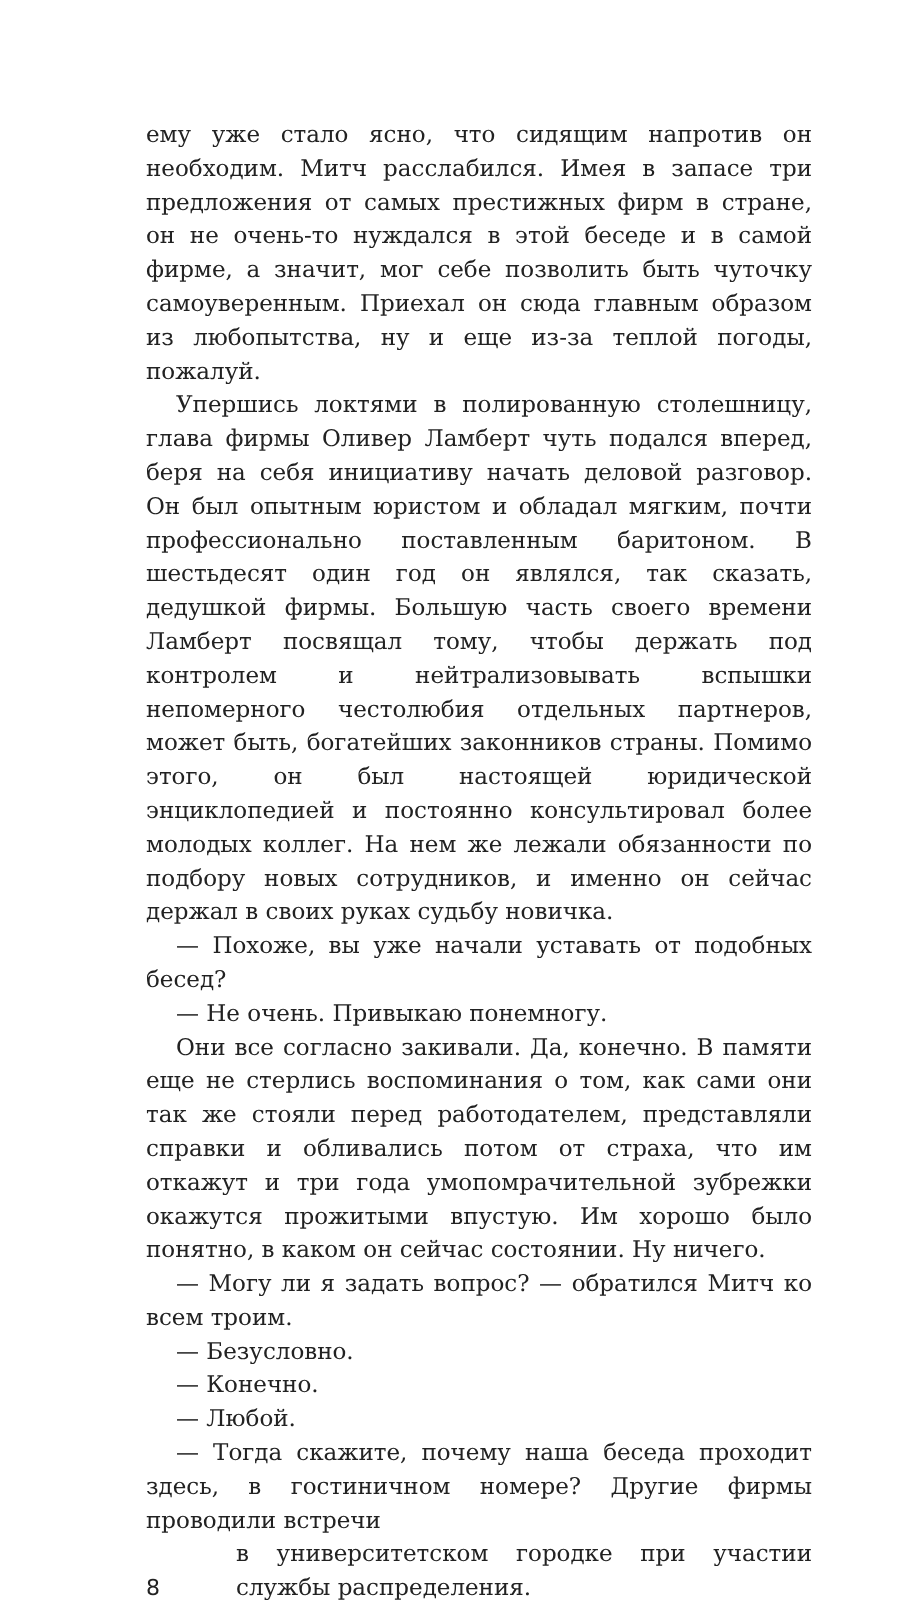ему уже стало ясно, что сидящим напротив он необходим. Митч расслабился. Имея в запасе три предложения от самых престижных фирм в стране, он не очень-то нуждался в этой беседе и в самой фирме, а значит, мог себе позволить быть чуточку самоуверенным. Приехал он сюда главным образом из любопытства, ну и еще из-за теплой погоды, пожалуй.
Упершись локтями в полированную столешницу, глава фирмы Оливер Ламберт чуть подался вперед, беря на себя инициативу начать деловой разговор. Он был опытным юристом и обладал мягким, почти профессионально поставленным баритоном. В шестьдесят один год он являлся, так сказать, дедушкой фирмы. Большую часть своего времени Ламберт посвящал тому, чтобы держать под контролем и нейтрализовывать вспышки непомерного честолюбия отдельных партнеров, может быть, богатейших законников страны. Помимо этого, он был настоящей юридической энциклопедией и постоянно консультировал более молодых коллег. На нем же лежали обязанности по подбору новых сотрудников, и именно он сейчас держал в своих руках судьбу новичка.
— Похоже, вы уже начали уставать от подобных бесед?
— Не очень. Привыкаю понемногу.
Они все согласно закивали. Да, конечно. В памяти еще не стерлись воспоминания о том, как сами они так же стояли перед работодателем, представляли справки и обливались потом от страха, что им откажут и три года умопомрачительной зубрежки окажутся прожитыми впустую. Им хорошо было понятно, в каком он сейчас состоянии. Ну ничего.
— Могу ли я задать вопрос? — обратился Митч ко всем троим.
— Безусловно.
— Конечно.
— Любой.
— Тогда скажите, почему наша беседа проходит здесь, в гостиничном номере? Другие фирмы проводили встречи
8 в университетском городке при участии службы распределения.